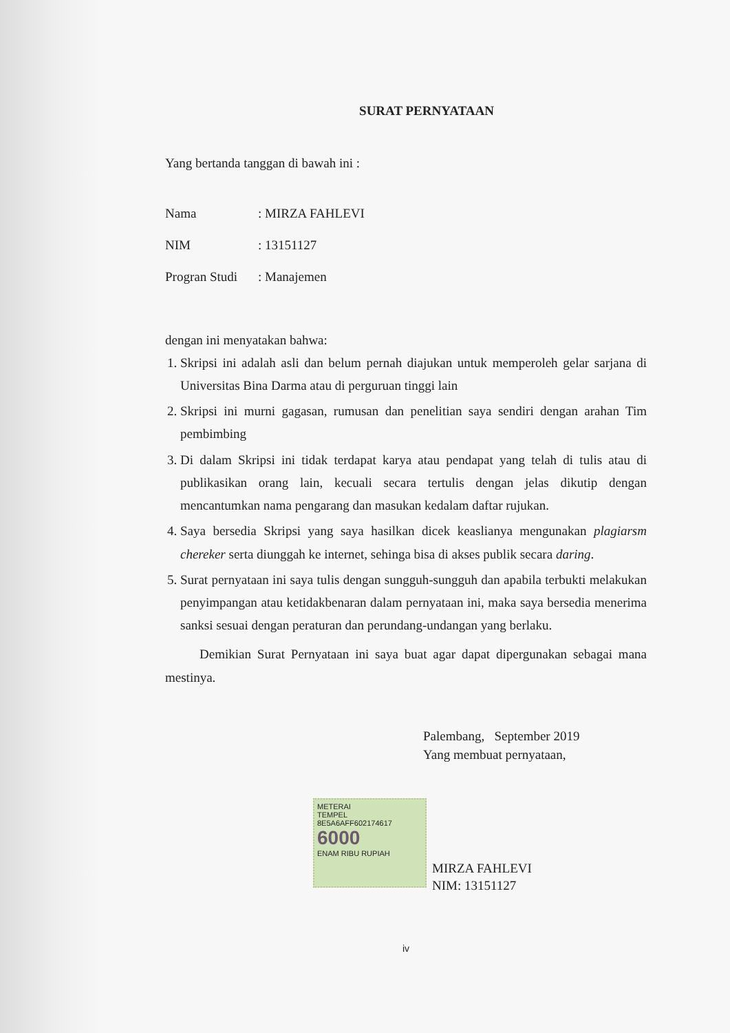SURAT PERNYATAAN
Yang bertanda tanggan di bawah ini :
Nama: MIRZA FAHLEVI
NIM: 13151127
Progran Studi: Manajemen
dengan ini menyatakan bahwa:
1. Skripsi ini adalah asli dan belum pernah diajukan untuk memperoleh gelar sarjana di Universitas Bina Darma atau di perguruan tinggi lain
2. Skripsi ini murni gagasan, rumusan dan penelitian saya sendiri dengan arahan Tim pembimbing
3. Di dalam Skripsi ini tidak terdapat karya atau pendapat yang telah di tulis atau di publikasikan orang lain, kecuali secara tertulis dengan jelas dikutip dengan mencantumkan nama pengarang dan masukan kedalam daftar rujukan.
4. Saya bersedia Skripsi yang saya hasilkan dicek keaslianya mengunakan plagiarsm chereker serta diunggah ke internet, sehinga bisa di akses publik secara daring.
5. Surat pernyataan ini saya tulis dengan sungguh-sungguh dan apabila terbukti melakukan penyimpangan atau ketidakbenaran dalam pernyataan ini, maka saya bersedia menerima sanksi sesuai dengan peraturan dan perundang-undangan yang berlaku.
Demikian Surat Pernyataan ini saya buat agar dapat dipergunakan sebagai mana mestinya.
Palembang, September 2019
Yang membuat pernyataan,
METERAI
TEMPEL
8E5A6AFF602174617
6000
ENAM RIBU RUPIAH
MIRZA FAHLEVI
NIM: 13151127
iv